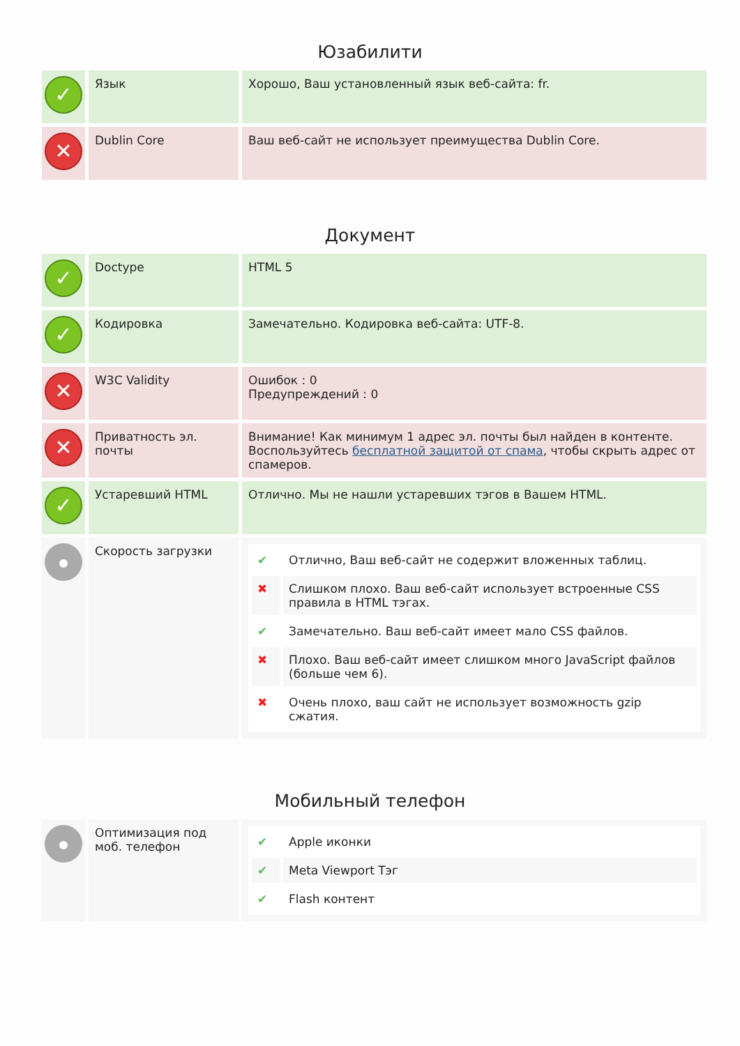Юзабилити
| ✓ | Язык | Хорошо, Ваш установленный язык веб-сайта: fr. |
| ✕ | Dublin Core | Ваш веб-сайт не использует преимущества Dublin Core. |
Документ
| ✓ | Doctype | HTML 5 |
| ✓ | Кодировка | Замечательно. Кодировка веб-сайта: UTF-8. |
| ✕ | W3C Validity | Ошибок : 0 Предупреждений : 0 |
| ✕ | Приватность эл. почты | Внимание! Как минимум 1 адрес эл. почты был найден в контенте. Воспользуйтесь бесплатной защитой от спама , чтобы скрыть адрес от спамеров. |
| ✓ | Устаревший HTML | Отлично. Мы не нашли устаревших тэгов в Вашем HTML. |
| | Скорость загрузки | / ✔ / Отлично, Ваш веб-сайт не содержит вложенных таблиц. / / ✖ / Слишком плохо. Ваш веб-сайт использует встроенные CSS правила в HTML тэгах. / / ✔ / Замечательно. Ваш веб-сайт имеет мало CSS файлов. / / ✖ / Плохо. Ваш веб-сайт имеет слишком много JavaScript файлов (больше чем 6). / / ✖ / Очень плохо, ваш сайт не использует возможность gzip сжатия. / |
Мобильный телефон
| | Оптимизация под моб. телефон | / ✔ / Apple иконки / / ✔ / Meta Viewport Тэг / / ✔ / Flash контент / |